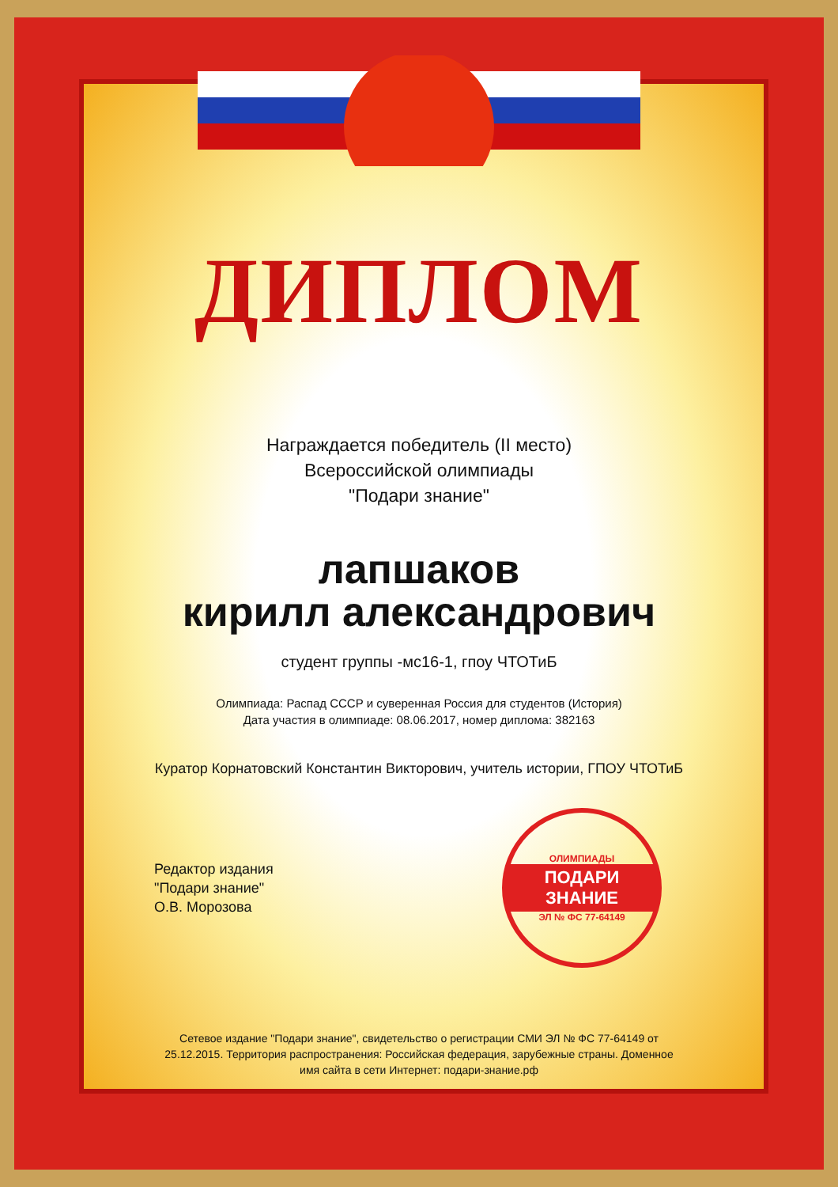ДИПЛОМ
Награждается победитель (II место)
Всероссийской олимпиады
"Подари знание"
лапшаков
кирилл александрович
студент группы -мс16-1, гпоу ЧТОТиБ
Олимпиада: Распад СССР и суверенная Россия для студентов (История)
Дата участия в олимпиаде: 08.06.2017, номер диплома: 382163
Куратор Корнатовский Константин Викторович, учитель истории, ГПОУ ЧТОТиБ
Редактор издания
"Подари знание"
О.В. Морозова
ОЛИМПИАДЫ
ПОДАРИ ЗНАНИЕ
ЭЛ № ФС 77-64149
Сетевое издание "Подари знание", свидетельство о регистрации СМИ ЭЛ № ФС 77-64149 от 25.12.2015. Территория распространения: Российская федерация, зарубежные страны. Доменное имя сайта в сети Интернет: подари-знание.рф